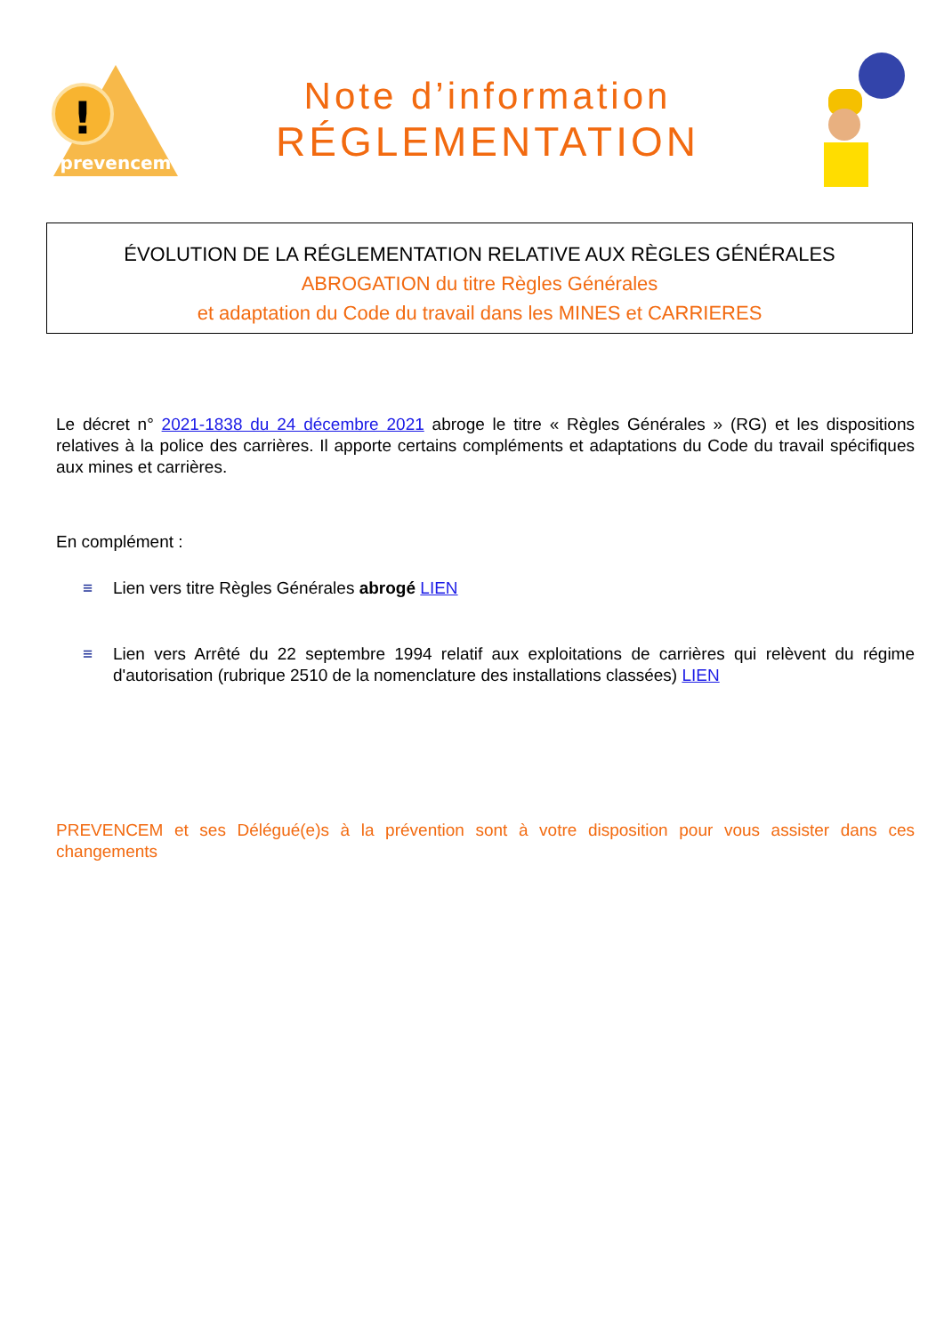!
prevencem
Note d’information
RÉGLEMENTATION
ÉVOLUTION DE LA RÉGLEMENTATION RELATIVE AUX RÈGLES GÉNÉRALES
ABROGATION du titre Règles Générales
et adaptation du Code du travail dans les MINES et CARRIERES
Le décret n° 2021-1838 du 24 décembre 2021 abroge le titre « Règles Générales » (RG) et les dispositions relatives à la police des carrières. Il apporte certains compléments et adaptations du Code du travail spécifiques aux mines et carrières.
En complément :
≡ Lien vers titre Règles Générales abrogé LIEN
≡ Lien vers Arrêté du 22 septembre 1994 relatif aux exploitations de carrières qui relèvent du régime d'autorisation (rubrique 2510 de la nomenclature des installations classées) LIEN
PREVENCEM et ses Délégué(e)s à la prévention sont à votre disposition pour vous assister dans ces changements